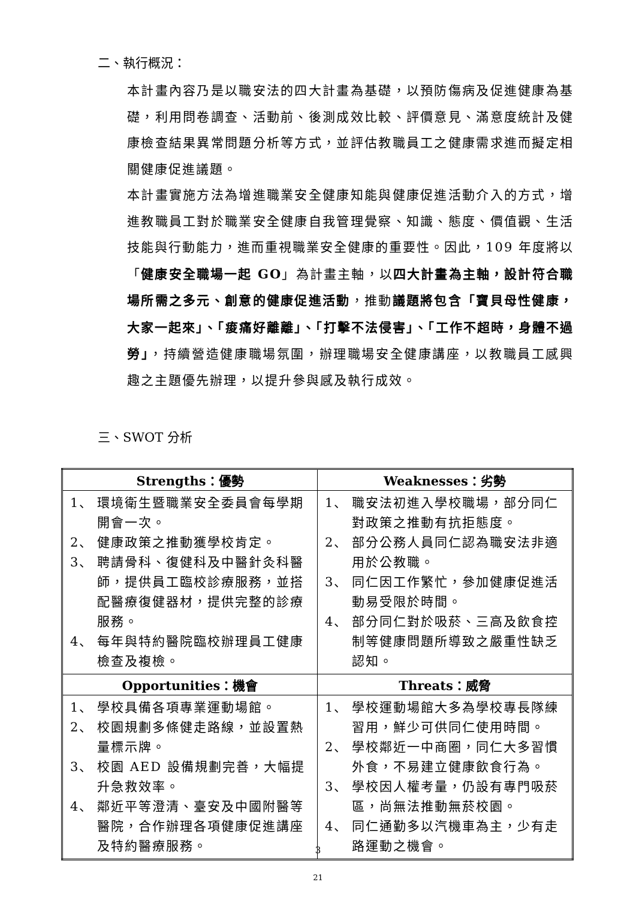二、執行概況：
本計畫內容乃是以職安法的四大計畫為基礎，以預防傷病及促進健康為基礎，利用問卷調查、活動前、後測成效比較、評價意見、滿意度統計及健康檢查結果異常問題分析等方式，並評估教職員工之健康需求進而擬定相關健康促進議題。
本計畫實施方法為增進職業安全健康知能與健康促進活動介入的方式，增進教職員工對於職業安全健康自我管理覺察、知識、態度、價值觀、生活技能與行動能力，進而重視職業安全健康的重要性。因此，109 年度將以「健康安全職場一起 GO」為計畫主軸，以四大計畫為主軸，設計符合職場所需之多元、創意的健康促進活動，推動議題將包含「寶貝母性健康，大家一起來」、「痠痛好離離」、「打擊不法侵害」、「工作不超時，身體不過勞」，持續營造健康職場氛圍，辦理職場安全健康講座，以教職員工感興趣之主題優先辦理，以提升參與感及執行成效。
三、SWOT 分析
| Strengths：優勢 | Weaknesses：劣勢 |
| --- | --- |
| 1、 環境衛生暨職業安全委員會每學期開會一次。 2、 健康政策之推動獲學校肯定。 3、 聘請骨科、復健科及中醫針灸科醫師，提供員工臨校診療服務，並搭配醫療復健器材，提供完整的診療服務。 4、 每年與特約醫院臨校辦理員工健康檢查及複檢。 | 1、 職安法初進入學校職場，部分同仁對政策之推動有抗拒態度。 2、 部分公務人員同仁認為職安法非適用於公教職。 3、 同仁因工作繁忙，參加健康促進活動易受限於時間。 4、 部分同仁對於吸菸、三高及飲食控制等健康問題所導致之嚴重性缺乏認知。 |
| Opportunities：機會 | Threats：威脅 |
| 1、 學校具備各項專業運動場館。 2、 校園規劃多條健走路線，並設置熱量標示牌。 3、 校園 AED 設備規劃完善，大幅提升急救效率。 4、 鄰近平等澄清、臺安及中國附醫等醫院，合作辦理各項健康促進講座及特約醫療服務。 | 1、 學校運動場館大多為學校專長隊練習用，鮮少可供同仁使用時間。 2、 學校鄰近一中商圈，同仁大多習慣外食，不易建立健康飲食行為。 3、 學校因人權考量，仍設有專門吸菸區，尚無法推動無菸校園。 4、 同仁通勤多以汽機車為主，少有走路運動之機會。 |
3
21